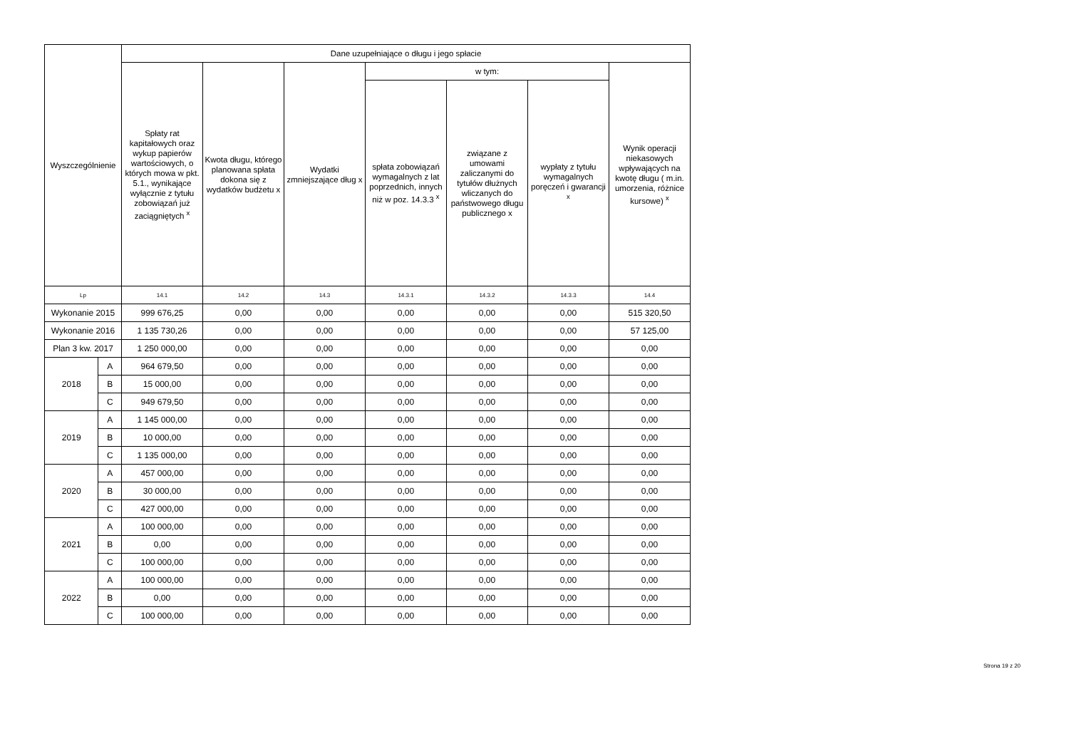| Wyszczególnienie | | Dane uzupełniające o długu i jego spłacie | | | | | | |
| --- | --- | --- | --- | --- | --- | --- | --- | --- |
| | | Spłaty rat kapitałowych oraz wykup papierów wartościowych, o których mowa w pkt. 5.1., wynikające wyłącznie z tytułu zobowiązań już zaciągniętych <sup>x</sup> | Kwota długu, którego planowana spłata dokona się z wydatków budżetu x | Wydatki zmniejszające dług x | w tym: | | | Wynik operacji niekasowych wpływających na kwotę długu ( m.in. umorzenia, różnice kursowe) <sup>x</sup> |
| | | | | | spłata zobowiązań wymagalnych z lat poprzednich, innych niż w poz. 14.3.3 <sup>x</sup> | związane z umowami zaliczanymi do tytułów dłużnych wliczanych do państwowego długu publicznego x | wypłaty z tytułu wymagalnych poręczeń i gwarancji <sup>x</sup> | |
| Lp | | 14.1 | 14.2 | 14.3 | 14.3.1 | 14.3.2 | 14.3.3 | 14.4 |
| Wykonanie 2015 | | 999 676,25 | 0,00 | 0,00 | 0,00 | 0,00 | 0,00 | 515 320,50 |
| Wykonanie 2016 | | 1 135 730,26 | 0,00 | 0,00 | 0,00 | 0,00 | 0,00 | 57 125,00 |
| Plan 3 kw. 2017 | | 1 250 000,00 | 0,00 | 0,00 | 0,00 | 0,00 | 0,00 | 0,00 |
| 2018 | A | 964 679,50 | 0,00 | 0,00 | 0,00 | 0,00 | 0,00 | 0,00 |
| | B | 15 000,00 | 0,00 | 0,00 | 0,00 | 0,00 | 0,00 | 0,00 |
| | C | 949 679,50 | 0,00 | 0,00 | 0,00 | 0,00 | 0,00 | 0,00 |
| 2019 | A | 1 145 000,00 | 0,00 | 0,00 | 0,00 | 0,00 | 0,00 | 0,00 |
| | B | 10 000,00 | 0,00 | 0,00 | 0,00 | 0,00 | 0,00 | 0,00 |
| | C | 1 135 000,00 | 0,00 | 0,00 | 0,00 | 0,00 | 0,00 | 0,00 |
| 2020 | A | 457 000,00 | 0,00 | 0,00 | 0,00 | 0,00 | 0,00 | 0,00 |
| | B | 30 000,00 | 0,00 | 0,00 | 0,00 | 0,00 | 0,00 | 0,00 |
| | C | 427 000,00 | 0,00 | 0,00 | 0,00 | 0,00 | 0,00 | 0,00 |
| 2021 | A | 100 000,00 | 0,00 | 0,00 | 0,00 | 0,00 | 0,00 | 0,00 |
| | B | 0,00 | 0,00 | 0,00 | 0,00 | 0,00 | 0,00 | 0,00 |
| | C | 100 000,00 | 0,00 | 0,00 | 0,00 | 0,00 | 0,00 | 0,00 |
| 2022 | A | 100 000,00 | 0,00 | 0,00 | 0,00 | 0,00 | 0,00 | 0,00 |
| | B | 0,00 | 0,00 | 0,00 | 0,00 | 0,00 | 0,00 | 0,00 |
| | C | 100 000,00 | 0,00 | 0,00 | 0,00 | 0,00 | 0,00 | 0,00 |
Strona 19 z 20